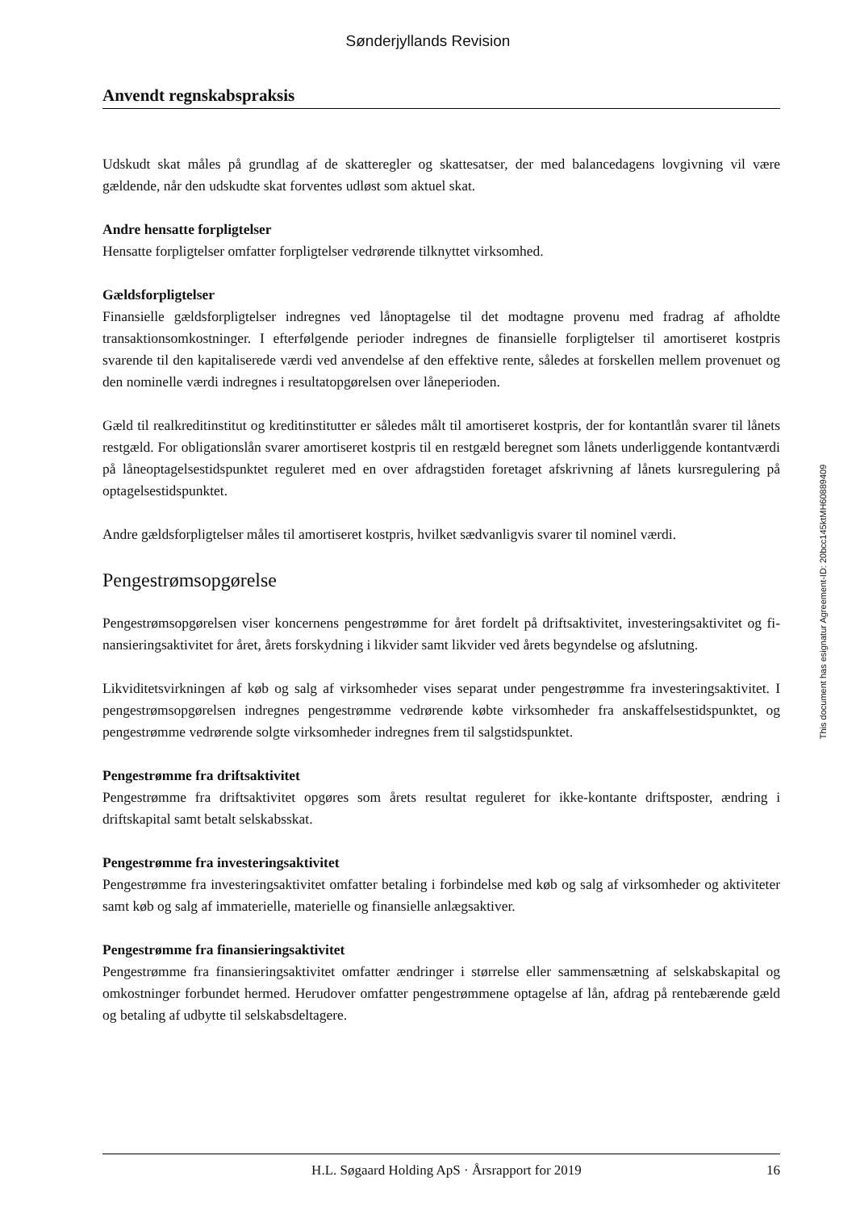Sønderjyllands Revision
Anvendt regnskabspraksis
Udskudt skat måles på grundlag af de skatteregler og skattesatser, der med balancedagens lovgivning vil være gældende, når den udskudte skat forventes udløst som aktuel skat.
Andre hensatte forpligtelser
Hensatte forpligtelser omfatter forpligtelser vedrørende tilknyttet virksomhed.
Gældsforpligtelser
Finansielle gældsforpligtelser indregnes ved lånoptagelse til det modtagne provenu med fradrag af afholdte transaktionsomkostninger. I efterfølgende perioder indregnes de finansielle forpligtelser til amortiseret kostpris svarende til den kapitaliserede værdi ved anvendelse af den effektive rente, således at forskellen mellem provenuet og den nominelle værdi indregnes i resultatopgørelsen over låneperioden.
Gæld til realkreditinstitut og kreditinstitutter er således målt til amortiseret kostpris, der for kontantlån svarer til lånets restgæld. For obligationslån svarer amortiseret kostpris til en restgæld beregnet som lånets underliggende kontantværdi på låneoptagelsestidspunktet reguleret med en over afdragstiden foretaget afskrivning af lånets kursregulering på optagelsestidspunktet.
Andre gældsforpligtelser måles til amortiseret kostpris, hvilket sædvanligvis svarer til nominel værdi.
Pengestrømsopgørelse
Pengestrømsopgørelsen viser koncernens pengestrømme for året fordelt på driftsaktivitet, investeringsaktivitet og fi-nansieringsaktivitet for året, årets forskydning i likvider samt likvider ved årets begyndelse og afslutning.
Likviditetsvirkningen af køb og salg af virksomheder vises separat under pengestrømme fra investeringsaktivitet. I pengestrømsopgørelsen indregnes pengestrømme vedrørende købte virksomheder fra anskaffelsestidspunktet, og pengestrømme vedrørende solgte virksomheder indregnes frem til salgstidspunktet.
Pengestrømme fra driftsaktivitet
Pengestrømme fra driftsaktivitet opgøres som årets resultat reguleret for ikke-kontante driftsposter, ændring i driftskapital samt betalt selskabsskat.
Pengestrømme fra investeringsaktivitet
Pengestrømme fra investeringsaktivitet omfatter betaling i forbindelse med køb og salg af virksomheder og aktiviteter samt køb og salg af immaterielle, materielle og finansielle anlægsaktiver.
Pengestrømme fra finansieringsaktivitet
Pengestrømme fra finansieringsaktivitet omfatter ændringer i størrelse eller sammensætning af selskabskapital og omkostninger forbundet hermed. Herudover omfatter pengestrømmene optagelse af lån, afdrag på rentebærende gæld og betaling af udbytte til selskabsdeltagere.
This document has esignatur Agreement-ID: 20bcc145ktMH60889409
H.L. Søgaard Holding ApS · Årsrapport for 2019 16